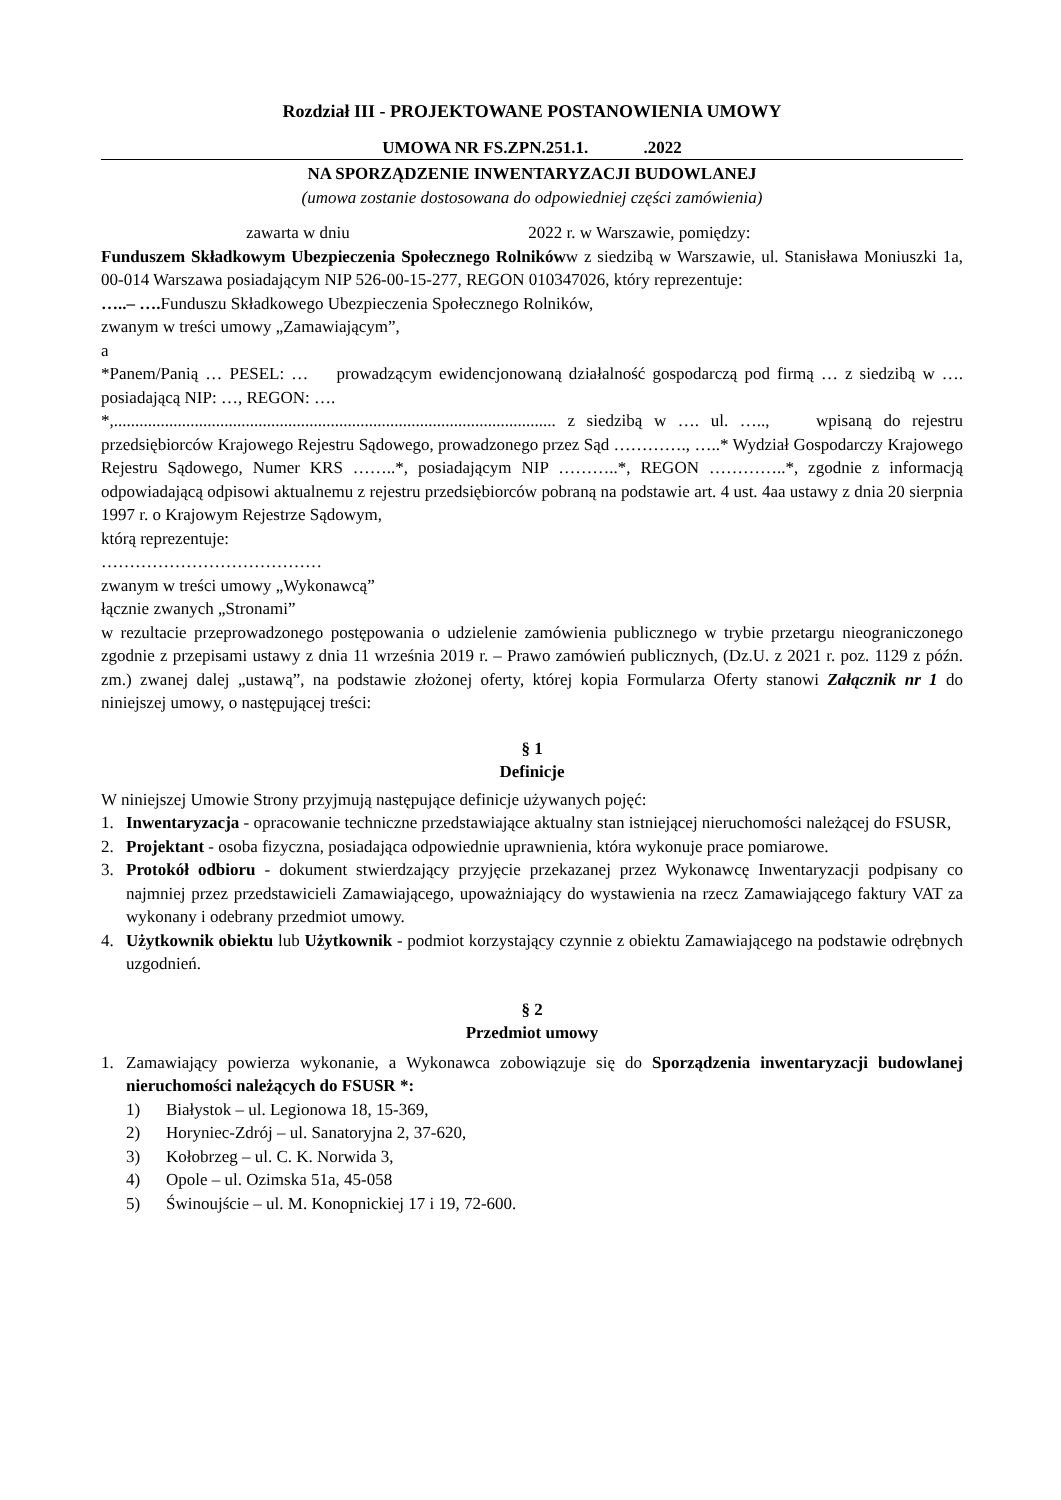Rozdział III - PROJEKTOWANE POSTANOWIENIA UMOWY
UMOWA NR FS.ZPN.251.1. .2022
NA SPORZĄDZENIE INWENTARYZACJI BUDOWLANEJ
(umowa zostanie dostosowana do odpowiedniej części zamówienia)
zawarta w dniu 2022 r. w Warszawie, pomiędzy:
Funduszem Składkowym Ubezpieczenia Społecznego Rolnikóww z siedzibą w Warszawie, ul. Stanisława Moniuszki 1a, 00-014 Warszawa posiadającym NIP 526-00-15-277, REGON 010347026, który reprezentuje:
…..– …. Funduszu Składkowego Ubezpieczenia Społecznego Rolników,
zwanym w treści umowy „Zamawiającym”,
a
*Panem/Panią … PESEL: … prowadzącym ewidencjonowaną działalność gospodarczą pod firmą … z siedzibą w …. posiadającą NIP: …, REGON: ….
*,........................................................................................................ z siedzibą w …. ul. ….., wpisaną do rejestru przedsiębiorców Krajowego Rejestru Sądowego, prowadzonego przez Sąd …………., …..* Wydział Gospodarczy Krajowego Rejestru Sądowego, Numer KRS ……..*, posiadającym NIP ………..*, REGON …………..*, zgodnie z informacją odpowiadającą odpisowi aktualnemu z rejestru przedsiębiorców pobraną na podstawie art. 4 ust. 4aa ustawy z dnia 20 sierpnia 1997 r. o Krajowym Rejestrze Sądowym,
którą reprezentuje:
…………………………………
zwanym w treści umowy „Wykonawcą”
łącznie zwanych „Stronami”
w rezultacie przeprowadzonego postępowania o udzielenie zamówienia publicznego w trybie przetargu nieograniczonego zgodnie z przepisami ustawy z dnia 11 września 2019 r. – Prawo zamówień publicznych, (Dz.U. z 2021 r. poz. 1129 z późn. zm.) zwanej dalej „ustawą”, na podstawie złożonej oferty, której kopia Formularza Oferty stanowi Załącznik nr 1 do niniejszej umowy, o następującej treści:
§ 1
Definicje
W niniejszej Umowie Strony przyjmują następujące definicje używanych pojęć:
1. Inwentaryzacja - opracowanie techniczne przedstawiające aktualny stan istniejącej nieruchomości należącej do FSUSR,
2. Projektant - osoba fizyczna, posiadająca odpowiednie uprawnienia, która wykonuje prace pomiarowe.
3. Protokół odbioru - dokument stwierdzający przyjęcie przekazanej przez Wykonawcę Inwentaryzacji podpisany co najmniej przez przedstawicieli Zamawiającego, upoważniający do wystawienia na rzecz Zamawiającego faktury VAT za wykonany i odebrany przedmiot umowy.
4. Użytkownik obiektu lub Użytkownik - podmiot korzystający czynnie z obiektu Zamawiającego na podstawie odrębnych uzgodnień.
§ 2
Przedmiot umowy
1. Zamawiający powierza wykonanie, a Wykonawca zobowiązuje się do Sporządzenia inwentaryzacji budowlanej nieruchomości należących do FSUSR *:
1) Białystok – ul. Legionowa 18, 15-369,
2) Horyniec-Zdrój – ul. Sanatoryjna 2, 37-620,
3) Kołobrzeg – ul. C. K. Norwida 3,
4) Opole – ul. Ozimska 51a, 45-058
5) Świnoujście – ul. M. Konopnickiej 17 i 19, 72-600.